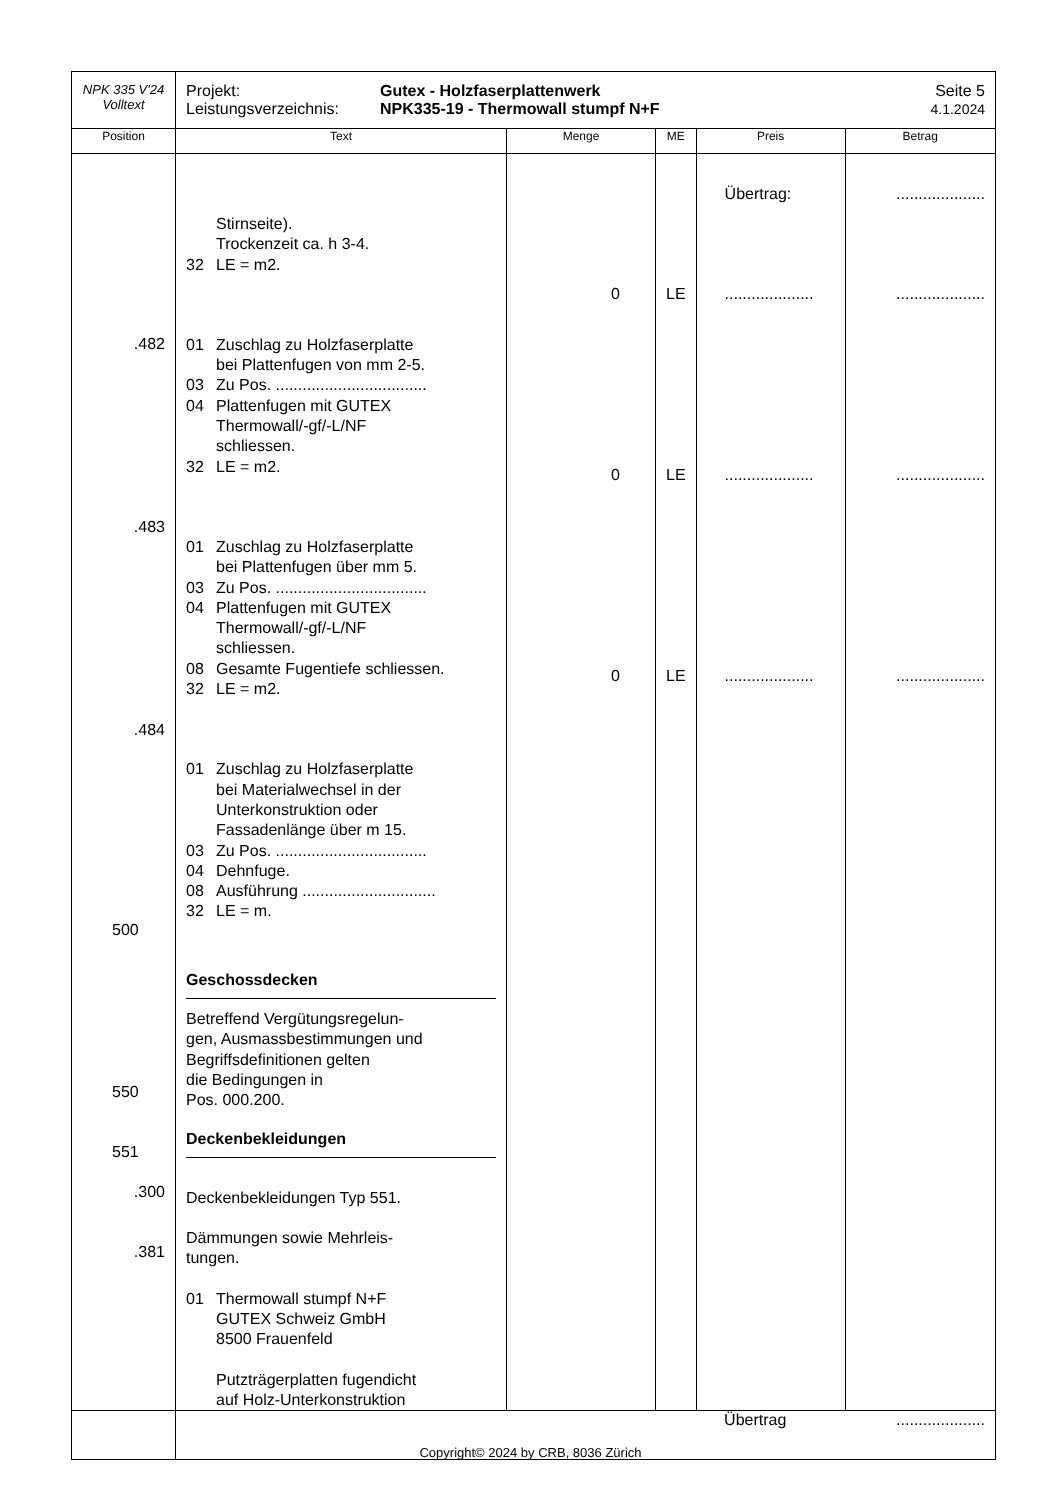| NPK 335 V'24 Volltext | Projekt: Leistungsverzeichnis: Gutex - Holzfaserplattenwerk NPK335-19 - Thermowall stumpf N+F Seite 5 4.1.2024 | | | | |
| Position | Text | Menge | ME | Preis | Betrag |
| .482 .483 .484 500 550 551 .300 .381 | Stirnseite). Trockenzeit ca. h 3-4. 32 LE = m2. 01 Zuschlag zu Holzfaserplatte bei Plattenfugen von mm 2-5. 03 Zu Pos. .................................. 04 Plattenfugen mit GUTEX Thermowall/-gf/-L/NF schliessen. 32 LE = m2. 01 Zuschlag zu Holzfaserplatte bei Plattenfugen über mm 5. 03 Zu Pos. .................................. 04 Plattenfugen mit GUTEX Thermowall/-gf/-L/NF schliessen. 08 Gesamte Fugentiefe schliessen. 32 LE = m2. 01 Zuschlag zu Holzfaserplatte bei Materialwechsel in der Unterkonstruktion oder Fassadenlänge über m 15. 03 Zu Pos. .................................. 04 Dehnfuge. 08 Ausführung .............................. 32 LE = m. Geschossdecken Betreffend Vergütungsregelun- gen, Ausmassbestimmungen und Begriffsdefinitionen gelten die Bedingungen in Pos. 000.200. Deckenbekleidungen Deckenbekleidungen Typ 551. Dämmungen sowie Mehrleis- tungen. 01 Thermowall stumpf N+F GUTEX Schweiz GmbH 8500 Frauenfeld Putzträgerplatten fugendicht auf Holz-Unterkonstruktion | 0 0 0 | LE LE LE | Übertrag: .................... .................... .................... | .................... .................... .................... .................... |
| | | | | Übertrag | .................... |
Copyright© 2024 by CRB, 8036 Zürich